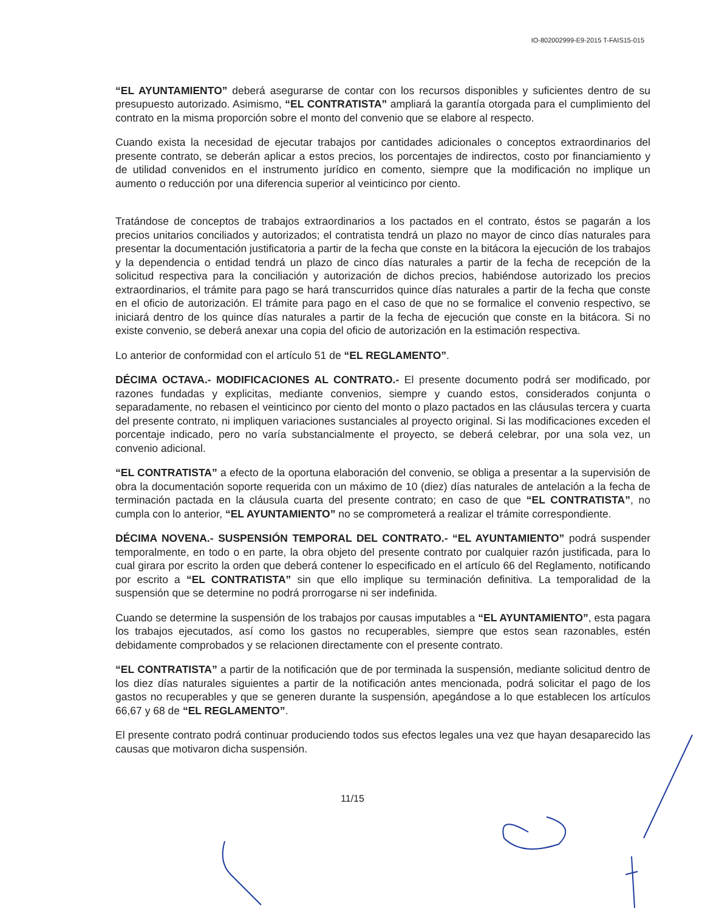IO-802002999-E9-2015 T-FAIS15-015
“EL AYUNTAMIENTO” deberá asegurarse de contar con los recursos disponibles y suficientes dentro de su presupuesto autorizado. Asimismo, “EL CONTRATISTA” ampliará la garantía otorgada para el cumplimiento del contrato en la misma proporción sobre el monto del convenio que se elabore al respecto.
Cuando exista la necesidad de ejecutar trabajos por cantidades adicionales o conceptos extraordinarios del presente contrato, se deberán aplicar a estos precios, los porcentajes de indirectos, costo por financiamiento y de utilidad convenidos en el instrumento jurídico en comento, siempre que la modificación no implique un aumento o reducción por una diferencia superior al veinticinco por ciento.
Tratándose de conceptos de trabajos extraordinarios a los pactados en el contrato, éstos se pagarán a los precios unitarios conciliados y autorizados; el contratista tendrá un plazo no mayor de cinco días naturales para presentar la documentación justificatoria a partir de la fecha que conste en la bitácora la ejecución de los trabajos y la dependencia o entidad tendrá un plazo de cinco días naturales a partir de la fecha de recepción de la solicitud respectiva para la conciliación y autorización de dichos precios, habiéndose autorizado los precios extraordinarios, el trámite para pago se hará transcurridos quince días naturales a partir de la fecha que conste en el oficio de autorización. El trámite para pago en el caso de que no se formalice el convenio respectivo, se iniciará dentro de los quince días naturales a partir de la fecha de ejecución que conste en la bitácora. Si no existe convenio, se deberá anexar una copia del oficio de autorización en la estimación respectiva.
Lo anterior de conformidad con el artículo 51 de “EL REGLAMENTO”.
DÉCIMA OCTAVA.- MODIFICACIONES AL CONTRATO.- El presente documento podrá ser modificado, por razones fundadas y explicitas, mediante convenios, siempre y cuando estos, considerados conjunta o separadamente, no rebasen el veinticinco por ciento del monto o plazo pactados en las cláusulas tercera y cuarta del presente contrato, ni impliquen variaciones sustanciales al proyecto original. Si las modificaciones exceden el porcentaje indicado, pero no varía substancialmente el proyecto, se deberá celebrar, por una sola vez, un convenio adicional.
“EL CONTRATISTA” a efecto de la oportuna elaboración del convenio, se obliga a presentar a la supervisión de obra la documentación soporte requerida con un máximo de 10 (diez) días naturales de antelación a la fecha de terminación pactada en la cláusula cuarta del presente contrato; en caso de que “EL CONTRATISTA”, no cumpla con lo anterior, “EL AYUNTAMIENTO” no se comprometerá a realizar el trámite correspondiente.
DÉCIMA NOVENA.- SUSPENSIÓN TEMPORAL DEL CONTRATO.- “EL AYUNTAMIENTO” podrá suspender temporalmente, en todo o en parte, la obra objeto del presente contrato por cualquier razón justificada, para lo cual girara por escrito la orden que deberá contener lo especificado en el artículo 66 del Reglamento, notificando por escrito a “EL CONTRATISTA” sin que ello implique su terminación definitiva. La temporalidad de la suspensión que se determine no podrá prorrogarse ni ser indefinida.
Cuando se determine la suspensión de los trabajos por causas imputables a “EL AYUNTAMIENTO”, esta pagara los trabajos ejecutados, así como los gastos no recuperables, siempre que estos sean razonables, estén debidamente comprobados y se relacionen directamente con el presente contrato.
“EL CONTRATISTA” a partir de la notificación que de por terminada la suspensión, mediante solicitud dentro de los diez días naturales siguientes a partir de la notificación antes mencionada, podrá solicitar el pago de los gastos no recuperables y que se generen durante la suspensión, apegándose a lo que establecen los artículos 66,67 y 68 de “EL REGLAMENTO”.
El presente contrato podrá continuar produciendo todos sus efectos legales una vez que hayan desaparecido las causas que motivaron dicha suspensión.
11/15